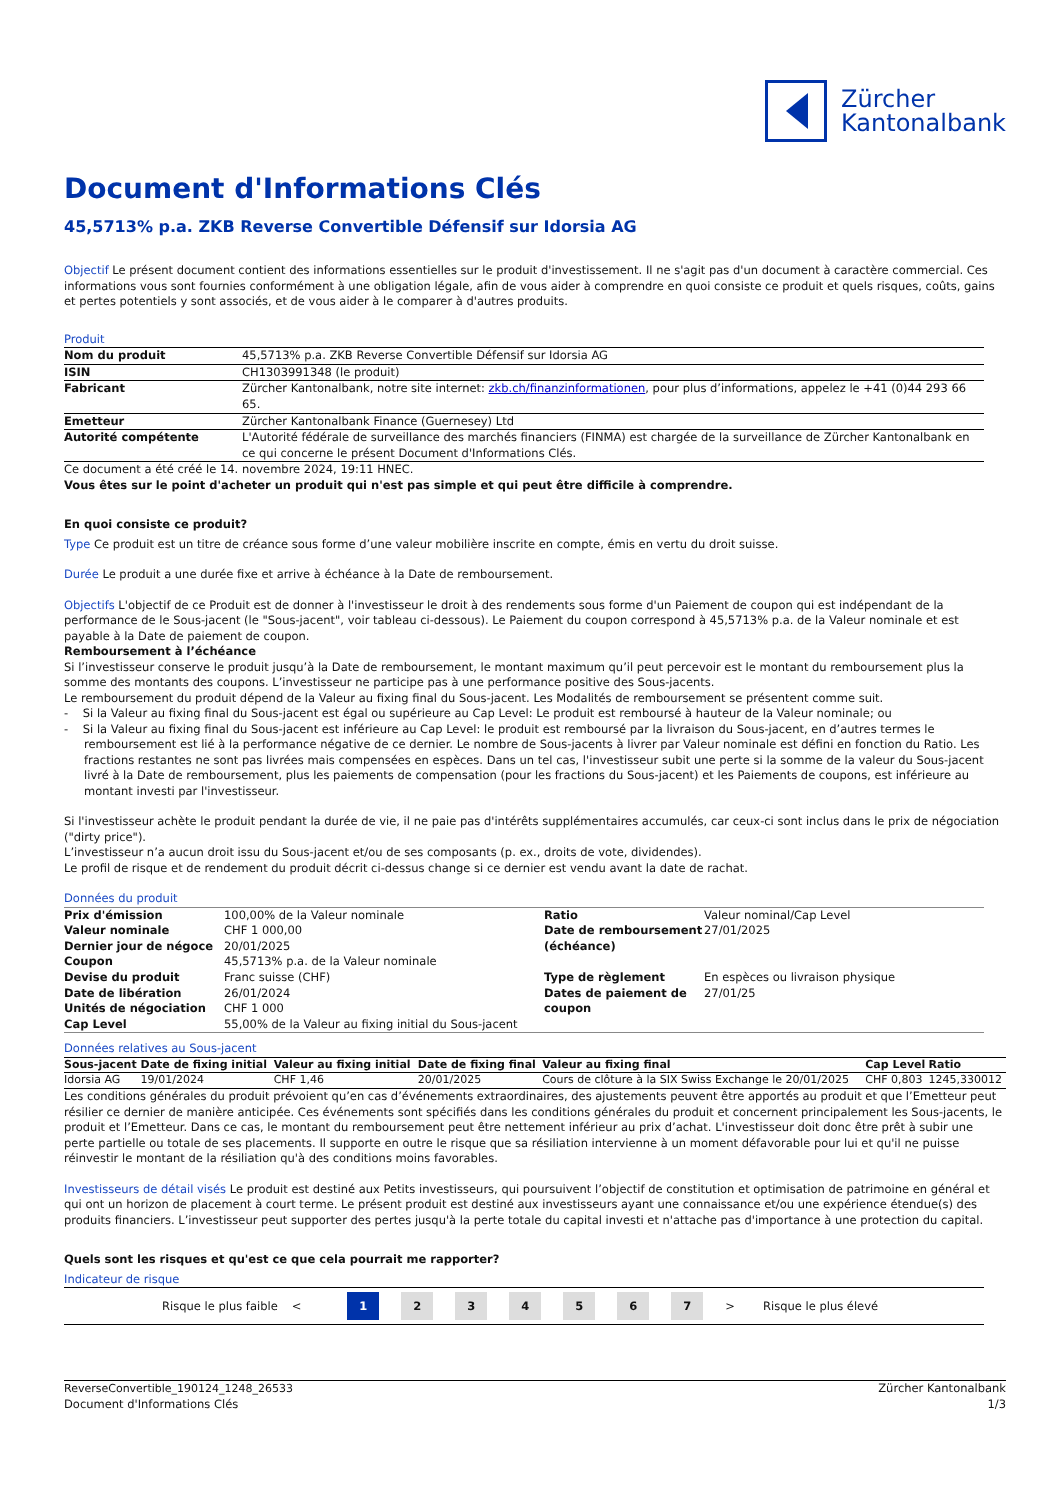Zürcher
Kantonalbank
Document d'Informations Clés
45,5713% p.a. ZKB Reverse Convertible Défensif sur Idorsia AG
Objectif Le présent document contient des informations essentielles sur le produit d'investissement. Il ne s'agit pas d'un document à caractère commercial. Ces informations vous sont fournies conformément à une obligation légale, afin de vous aider à comprendre en quoi consiste ce produit et quels risques, coûts, gains et pertes potentiels y sont associés, et de vous aider à le comparer à d'autres produits.
Produit
| Nom du produit | 45,5713% p.a. ZKB Reverse Convertible Défensif sur Idorsia AG |
| ISIN | CH1303991348 (le produit) |
| Fabricant | Zürcher Kantonalbank, notre site internet: zkb.ch/finanzinformationen , pour plus d’informations, appelez le +41 (0)44 293 66 65. |
| Emetteur | Zürcher Kantonalbank Finance (Guernesey) Ltd |
| Autorité compétente | L'Autorité fédérale de surveillance des marchés financiers (FINMA) est chargée de la surveillance de Zürcher Kantonalbank en ce qui concerne le présent Document d'Informations Clés. |
Ce document a été créé le 14. novembre 2024, 19:11 HNEC.
Vous êtes sur le point d'acheter un produit qui n'est pas simple et qui peut être difficile à comprendre.
En quoi consiste ce produit?
Type Ce produit est un titre de créance sous forme d’une valeur mobilière inscrite en compte, émis en vertu du droit suisse.
Durée Le produit a une durée fixe et arrive à échéance à la Date de remboursement.
Objectifs L'objectif de ce Produit est de donner à l'investisseur le droit à des rendements sous forme d'un Paiement de coupon qui est indépendant de la performance de le Sous-jacent (le "Sous-jacent", voir tableau ci-dessous). Le Paiement du coupon correspond à 45,5713% p.a. de la Valeur nominale et est payable à la Date de paiement de coupon.
Remboursement à l’échéance
Si l’investisseur conserve le produit jusqu’à la Date de remboursement, le montant maximum qu’il peut percevoir est le montant du remboursement plus la somme des montants des coupons. L’investisseur ne participe pas à une performance positive des Sous-jacents.
Le remboursement du produit dépend de la Valeur au fixing final du Sous-jacent. Les Modalités de remboursement se présentent comme suit.
- Si la Valeur au fixing final du Sous-jacent est égal ou supérieure au Cap Level: Le produit est remboursé à hauteur de la Valeur nominale; ou
- Si la Valeur au fixing final du Sous-jacent est inférieure au Cap Level: le produit est remboursé par la livraison du Sous-jacent, en d’autres termes le remboursement est lié à la performance négative de ce dernier. Le nombre de Sous-jacents à livrer par Valeur nominale est défini en fonction du Ratio. Les fractions restantes ne sont pas livrées mais compensées en espèces. Dans un tel cas, l'investisseur subit une perte si la somme de la valeur du Sous-jacent livré à la Date de remboursement, plus les paiements de compensation (pour les fractions du Sous-jacent) et les Paiements de coupons, est inférieure au montant investi par l'investisseur.
Si l'investisseur achète le produit pendant la durée de vie, il ne paie pas d'intérêts supplémentaires accumulés, car ceux-ci sont inclus dans le prix de négociation ("dirty price").
L’investisseur n’a aucun droit issu du Sous-jacent et/ou de ses composants (p. ex., droits de vote, dividendes).
Le profil de risque et de rendement du produit décrit ci-dessus change si ce dernier est vendu avant la date de rachat.
Données du produit
| Prix d'émission | 100,00% de la Valeur nominale | Ratio | Valeur nominal/Cap Level |
| Valeur nominale | CHF 1 000,00 | Date de remboursement (échéance) | 27/01/2025 |
| Dernier jour de négoce | 20/01/2025 | | |
| Coupon | 45,5713% p.a. de la Valeur nominale | | |
| Devise du produit | Franc suisse (CHF) | Type de règlement | En espèces ou livraison physique |
| Date de libération | 26/01/2024 | Dates de paiement de coupon | 27/01/25 |
| Unités de négociation | CHF 1 000 | | |
| Cap Level | 55,00% de la Valeur au fixing initial du Sous-jacent | | |
Données relatives au Sous-jacent
| Sous-jacent | Date de fixing initial | Valeur au fixing initial | Date de fixing final | Valeur au fixing final | Cap Level | Ratio |
| --- | --- | --- | --- | --- | --- | --- |
| Idorsia AG | 19/01/2024 | CHF 1,46 | 20/01/2025 | Cours de clôture à la SIX Swiss Exchange le 20/01/2025 | CHF 0,803 | 1245,330012 |
Les conditions générales du produit prévoient qu’en cas d’événements extraordinaires, des ajustements peuvent être apportés au produit et que l’Emetteur peut résilier ce dernier de manière anticipée. Ces événements sont spécifiés dans les conditions générales du produit et concernent principalement les Sous-jacents, le produit et l’Emetteur. Dans ce cas, le montant du remboursement peut être nettement inférieur au prix d’achat. L'investisseur doit donc être prêt à subir une perte partielle ou totale de ses placements. Il supporte en outre le risque que sa résiliation intervienne à un moment défavorable pour lui et qu'il ne puisse réinvestir le montant de la résiliation qu'à des conditions moins favorables.
Investisseurs de détail visés Le produit est destiné aux Petits investisseurs, qui poursuivent l’objectif de constitution et optimisation de patrimoine en général et qui ont un horizon de placement à court terme. Le présent produit est destiné aux investisseurs ayant une connaissance et/ou une expérience étendue(s) des produits financiers. L’investisseur peut supporter des pertes jusqu'à la perte totale du capital investi et n'attache pas d'importance à une protection du capital.
Quels sont les risques et qu'est ce que cela pourrait me rapporter?
Indicateur de risque
Risque le plus faible <
1 2 3 4 5 6 7
> Risque le plus élevé
ReverseConvertible_190124_1248_26533
Document d'Informations Clés
Zürcher Kantonalbank
1/3